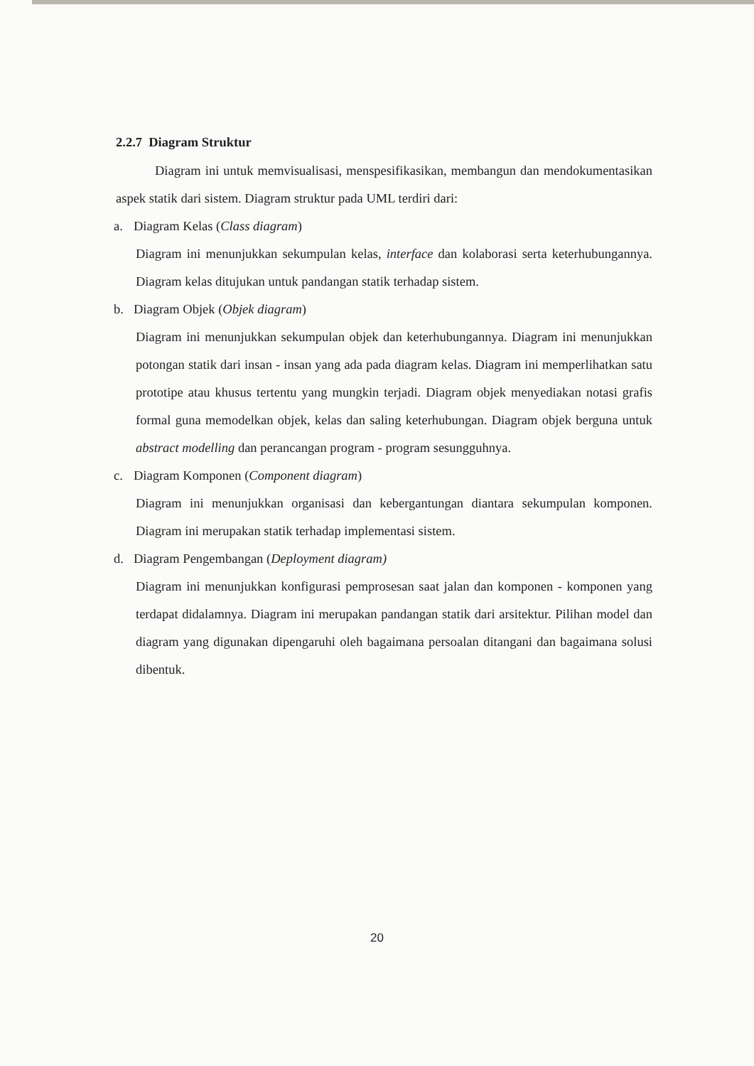2.2.7 Diagram Struktur
Diagram ini untuk memvisualisasi, menspesifikasikan, membangun dan mendokumentasikan aspek statik dari sistem. Diagram struktur pada UML terdiri dari:
a. Diagram Kelas (Class diagram)
Diagram ini menunjukkan sekumpulan kelas, interface dan kolaborasi serta keterhubungannya. Diagram kelas ditujukan untuk pandangan statik terhadap sistem.
b. Diagram Objek (Objek diagram)
Diagram ini menunjukkan sekumpulan objek dan keterhubungannya. Diagram ini menunjukkan potongan statik dari insan - insan yang ada pada diagram kelas. Diagram ini memperlihatkan satu prototipe atau khusus tertentu yang mungkin terjadi. Diagram objek menyediakan notasi grafis formal guna memodelkan objek, kelas dan saling keterhubungan. Diagram objek berguna untuk abstract modelling dan perancangan program - program sesungguhnya.
c. Diagram Komponen (Component diagram)
Diagram ini menunjukkan organisasi dan kebergantungan diantara sekumpulan komponen. Diagram ini merupakan statik terhadap implementasi sistem.
d. Diagram Pengembangan (Deployment diagram)
Diagram ini menunjukkan konfigurasi pemprosesan saat jalan dan komponen - komponen yang terdapat didalamnya. Diagram ini merupakan pandangan statik dari arsitektur. Pilihan model dan diagram yang digunakan dipengaruhi oleh bagaimana persoalan ditangani dan bagaimana solusi dibentuk.
20